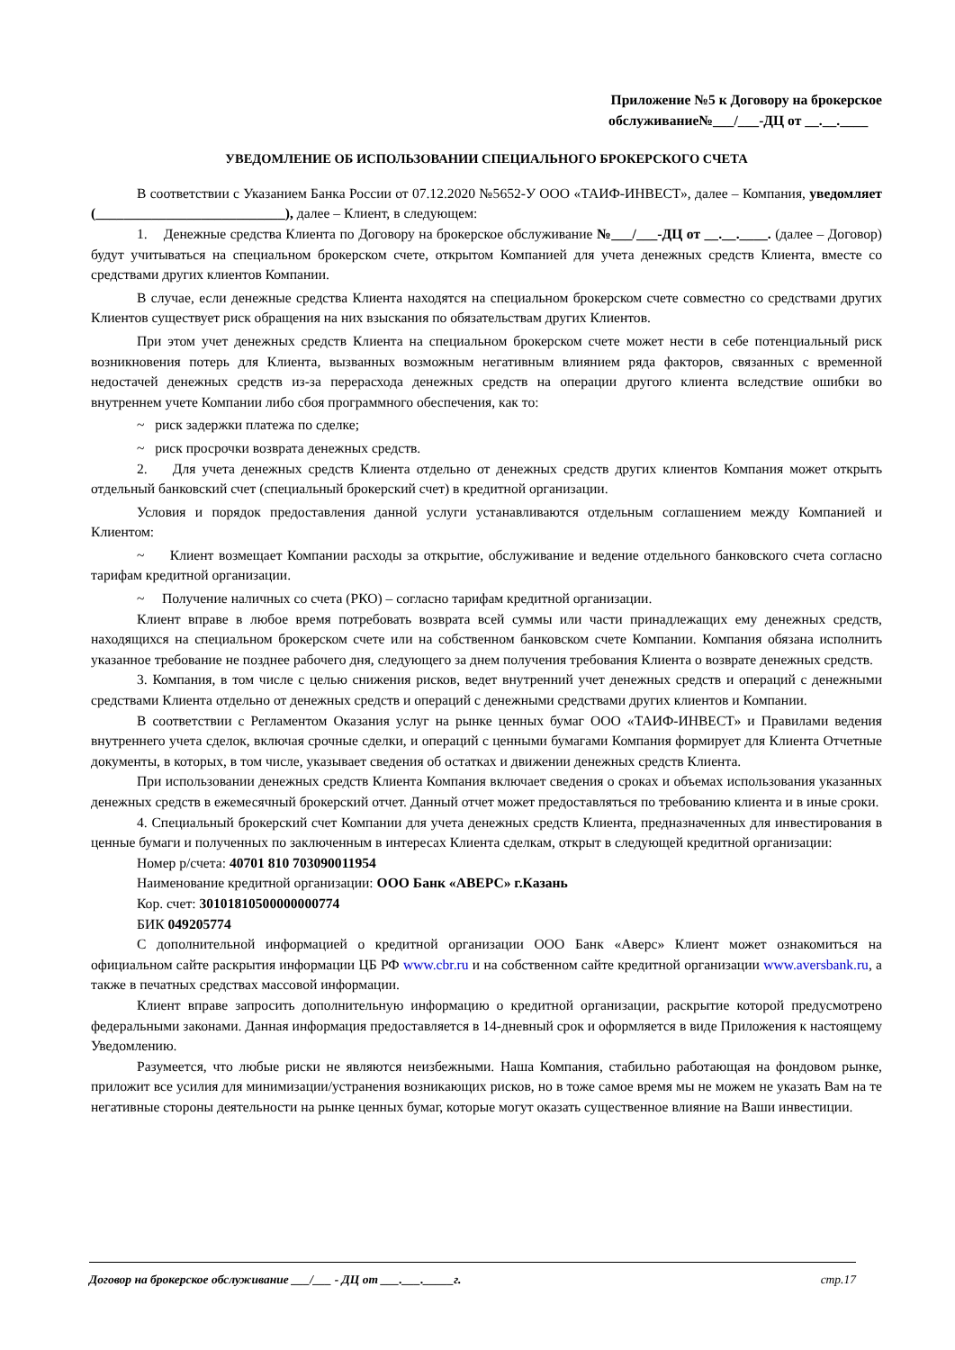Приложение №5 к Договору на брокерское
обслуживание№___/___-ДЦ от __.__.____
УВЕДОМЛЕНИЕ ОБ ИСПОЛЬЗОВАНИИ СПЕЦИАЛЬНОГО БРОКЕРСКОГО СЧЕТА
В соответствии с Указанием Банка России от 07.12.2020 №5652-У ООО «ТАИФ-ИНВЕСТ», далее – Компания, уведомляет (___________________________), далее – Клиент, в следующем:
1. Денежные средства Клиента по Договору на брокерское обслуживание №___/___-ДЦ от __.__.____. (далее – Договор) будут учитываться на специальном брокерском счете, открытом Компанией для учета денежных средств Клиента, вместе со средствами других клиентов Компании.
В случае, если денежные средства Клиента находятся на специальном брокерском счете совместно со средствами других Клиентов существует риск обращения на них взыскания по обязательствам других Клиентов.
При этом учет денежных средств Клиента на специальном брокерском счете может нести в себе потенциальный риск возникновения потерь для Клиента, вызванных возможным негативным влиянием ряда факторов, связанных с временной недостачей денежных средств из-за перерасхода денежных средств на операции другого клиента вследствие ошибки во внутреннем учете Компании либо сбоя программного обеспечения, как то:
~ риск задержки платежа по сделке;
~ риск просрочки возврата денежных средств.
2. Для учета денежных средств Клиента отдельно от денежных средств других клиентов Компания может открыть отдельный банковский счет (специальный брокерский счет) в кредитной организации.
Условия и порядок предоставления данной услуги устанавливаются отдельным соглашением между Компанией и Клиентом:
~ Клиент возмещает Компании расходы за открытие, обслуживание и ведение отдельного банковского счета согласно тарифам кредитной организации.
~ Получение наличных со счета (РКО) – согласно тарифам кредитной организации.
Клиент вправе в любое время потребовать возврата всей суммы или части принадлежащих ему денежных средств, находящихся на специальном брокерском счете или на собственном банковском счете Компании. Компания обязана исполнить указанное требование не позднее рабочего дня, следующего за днем получения требования Клиента о возврате денежных средств.
3. Компания, в том числе с целью снижения рисков, ведет внутренний учет денежных средств и операций с денежными средствами Клиента отдельно от денежных средств и операций с денежными средствами других клиентов и Компании.
В соответствии с Регламентом Оказания услуг на рынке ценных бумаг ООО «ТАИФ-ИНВЕСТ» и Правилами ведения внутреннего учета сделок, включая срочные сделки, и операций с ценными бумагами Компания формирует для Клиента Отчетные документы, в которых, в том числе, указывает сведения об остатках и движении денежных средств Клиента.
При использовании денежных средств Клиента Компания включает сведения о сроках и объемах использования указанных денежных средств в ежемесячный брокерский отчет. Данный отчет может предоставляться по требованию клиента и в иные сроки.
4. Специальный брокерский счет Компании для учета денежных средств Клиента, предназначенных для инвестирования в ценные бумаги и полученных по заключенным в интересах Клиента сделкам, открыт в следующей кредитной организации:
Номер р/счета: 40701 810 703090011954
Наименование кредитной организации: ООО Банк «АВЕРС» г.Казань
Кор. счет: 30101810500000000774
БИК 049205774
С дополнительной информацией о кредитной организации ООО Банк «Аверс» Клиент может ознакомиться на официальном сайте раскрытия информации ЦБ РФ www.cbr.ru и на собственном сайте кредитной организации www.aversbank.ru, а также в печатных средствах массовой информации.
Клиент вправе запросить дополнительную информацию о кредитной организации, раскрытие которой предусмотрено федеральными законами. Данная информация предоставляется в 14-дневный срок и оформляется в виде Приложения к настоящему Уведомлению.
Разумеется, что любые риски не являются неизбежными. Наша Компания, стабильно работающая на фондовом рынке, приложит все усилия для минимизации/устранения возникающих рисков, но в тоже самое время мы не можем не указать Вам на те негативные стороны деятельности на рынке ценных бумаг, которые могут оказать существенное влияние на Ваши инвестиции.
Договор на брокерское обслуживание ___/___ - ДЦ от ___.___._____г. стр.17